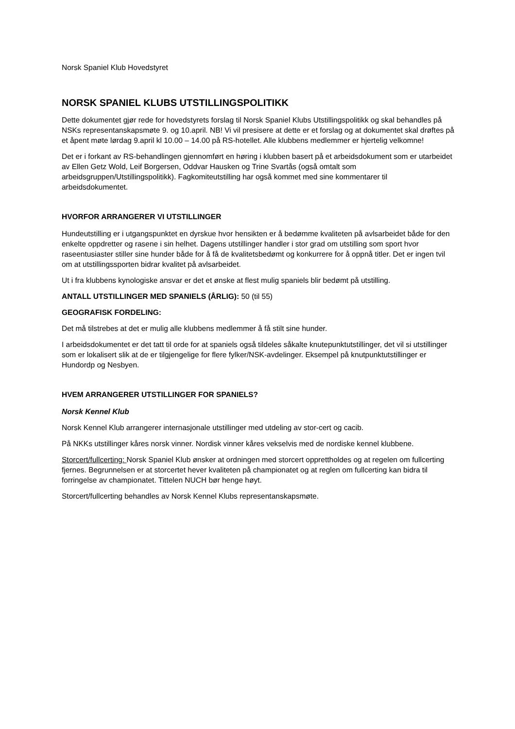Norsk Spaniel Klub Hovedstyret
NORSK SPANIEL KLUBS UTSTILLINGSPOLITIKK
Dette dokumentet gjør rede for hovedstyrets forslag til Norsk Spaniel Klubs Utstillingspolitikk og skal behandles på NSKs representanskapsmøte 9. og 10.april. NB! Vi vil presisere at dette er et forslag og at dokumentet skal drøftes på et åpent møte lørdag 9.april kl 10.00 – 14.00 på RS-hotellet. Alle klubbens medlemmer er hjertelig velkomne!
Det er i forkant av RS-behandlingen gjennomført en høring i klubben basert på et arbeidsdokument som er utarbeidet av Ellen Getz Wold, Leif Borgersen, Oddvar Hausken og Trine Svartås (også omtalt som arbeidsgruppen/Utstillingspolitikk). Fagkomiteutstilling har også kommet med sine kommentarer til arbeidsdokumentet.
HVORFOR ARRANGERER VI UTSTILLINGER
Hundeutstilling er i utgangspunktet en dyrskue hvor hensikten er å bedømme kvaliteten på avlsarbeidet både for den enkelte oppdretter og rasene i sin helhet. Dagens utstillinger handler i stor grad om utstilling som sport hvor raseentusiaster stiller sine hunder både for å få de kvalitetsbedømt og konkurrere for å oppnå titler. Det er ingen tvil om at utstillingssporten bidrar kvalitet på avlsarbeidet.
Ut i fra klubbens kynologiske ansvar er det et ønske at flest mulig spaniels blir bedømt på utstilling.
ANTALL UTSTILLINGER MED SPANIELS (ÅRLIG): 50 (til 55)
GEOGRAFISK FORDELING:
Det må tilstrebes at det er mulig alle klubbens medlemmer å få stilt sine hunder.
I arbeidsdokumentet er det tatt til orde for at spaniels også tildeles såkalte knutepunktutstillinger, det vil si utstillinger som er lokalisert slik at de er tilgjengelige for flere fylker/NSK-avdelinger. Eksempel på knutpunktutstillinger er Hundordp og Nesbyen.
HVEM ARRANGERER UTSTILLINGER FOR SPANIELS?
Norsk Kennel Klub
Norsk Kennel Klub arrangerer internasjonale utstillinger med utdeling av stor-cert og cacib.
På NKKs utstillinger kåres norsk vinner. Nordisk vinner kåres vekselvis med de nordiske kennel klubbene.
Storcert/fullcerting: Norsk Spaniel Klub ønsker at ordningen med storcert opprettholdes og at regelen om fullcerting fjernes. Begrunnelsen er at storcertet hever kvaliteten på championatet og at reglen om fullcerting kan bidra til forringelse av championatet. Tittelen NUCH bør henge høyt.
Storcert/fullcerting behandles av Norsk Kennel Klubs representanskapsmøte.